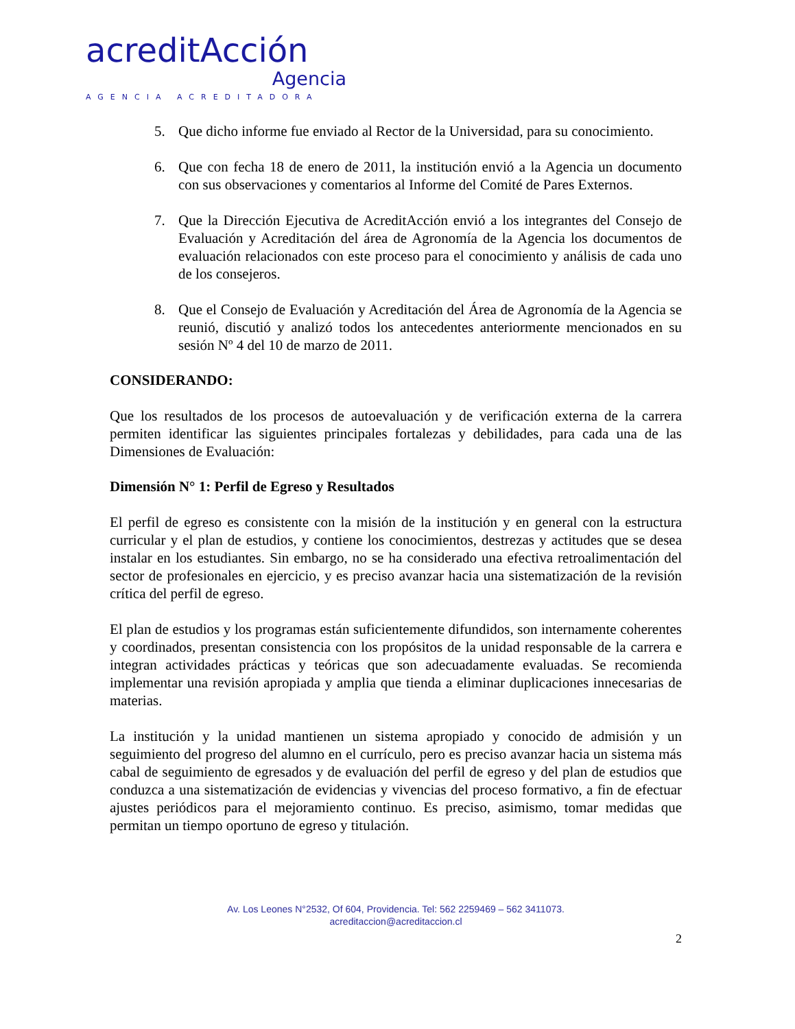acreditAcción
Agencia
AGENCIA ACREDITADORA
5. Que dicho informe fue enviado al Rector de la Universidad, para su conocimiento.
6. Que con fecha 18 de enero de 2011, la institución envió a la Agencia un documento con sus observaciones y comentarios al Informe del Comité de Pares Externos.
7. Que la Dirección Ejecutiva de AcreditAcción envió a los integrantes del Consejo de Evaluación y Acreditación del área de Agronomía de la Agencia los documentos de evaluación relacionados con este proceso para el conocimiento y análisis de cada uno de los consejeros.
8. Que el Consejo de Evaluación y Acreditación del Área de Agronomía de la Agencia se reunió, discutió y analizó todos los antecedentes anteriormente mencionados en su sesión Nº 4 del 10 de marzo de 2011.
CONSIDERANDO:
Que los resultados de los procesos de autoevaluación y de verificación externa de la carrera permiten identificar las siguientes principales fortalezas y debilidades, para cada una de las Dimensiones de Evaluación:
Dimensión N° 1: Perfil de Egreso y Resultados
El perfil de egreso es consistente con la misión de la institución y en general con la estructura curricular y el plan de estudios, y contiene los conocimientos, destrezas y actitudes que se desea instalar en los estudiantes. Sin embargo, no se ha considerado una efectiva retroalimentación del sector de profesionales en ejercicio, y es preciso avanzar hacia una sistematización de la revisión crítica del perfil de egreso.
El plan de estudios y los programas están suficientemente difundidos, son internamente coherentes y coordinados, presentan consistencia con los propósitos de la unidad responsable de la carrera e integran actividades prácticas y teóricas que son adecuadamente evaluadas. Se recomienda implementar una revisión apropiada y amplia que tienda a eliminar duplicaciones innecesarias de materias.
La institución y la unidad mantienen un sistema apropiado y conocido de admisión y un seguimiento del progreso del alumno en el currículo, pero es preciso avanzar hacia un sistema más cabal de seguimiento de egresados y de evaluación del perfil de egreso y del plan de estudios que conduzca a una sistematización de evidencias y vivencias del proceso formativo, a fin de efectuar ajustes periódicos para el mejoramiento continuo. Es preciso, asimismo, tomar medidas que permitan un tiempo oportuno de egreso y titulación.
Av. Los Leones N°2532, Of 604, Providencia. Tel: 562 2259469 – 562 3411073.
acreditaccion@acreditaccion.cl
2